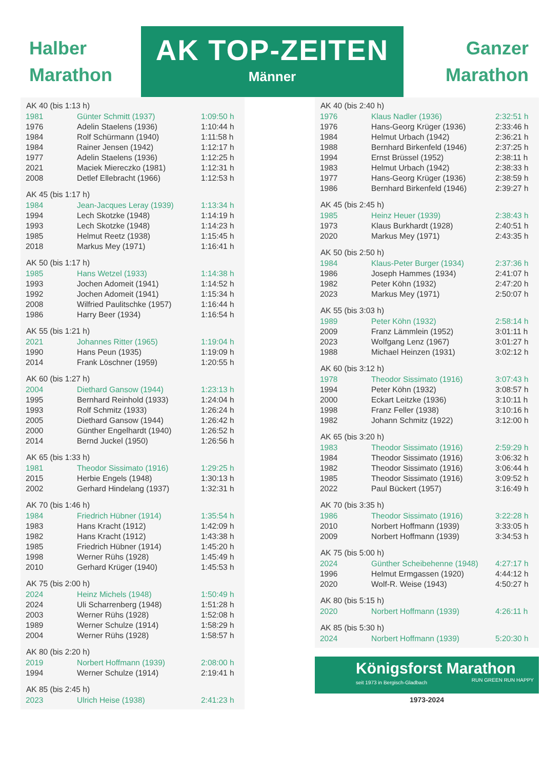Halber
Marathon
AK TOP-ZEITEN
Männer
Ganzer
Marathon
| AK 40 (bis 1:13 h) | | |
| --- | --- | --- |
| 1981 | Günter Schmitt (1937) | 1:09:50 h |
| 1976 | Adelin Staelens (1936) | 1:10:44 h |
| 1984 | Rolf Schürmann (1940) | 1:11:58 h |
| 1984 | Rainer Jensen (1942) | 1:12:17 h |
| 1977 | Adelin Staelens (1936) | 1:12:25 h |
| 2021 | Maciek Miereczko (1981) | 1:12:31 h |
| 2008 | Detlef Ellebracht (1966) | 1:12:53 h |
| AK 45 (bis 1:17 h) | | |
| 1984 | Jean-Jacques Leray (1939) | 1:13:34 h |
| 1994 | Lech Skotzke (1948) | 1:14:19 h |
| 1993 | Lech Skotzke (1948) | 1:14:23 h |
| 1985 | Helmut Reetz (1938) | 1:15:45 h |
| 2018 | Markus Mey (1971) | 1:16:41 h |
| AK 50 (bis 1:17 h) | | |
| 1985 | Hans Wetzel (1933) | 1:14:38 h |
| 1993 | Jochen Adomeit (1941) | 1:14:52 h |
| 1992 | Jochen Adomeit (1941) | 1:15:34 h |
| 2008 | Wilfried Paulitschke (1957) | 1:16:44 h |
| 1986 | Harry Beer (1934) | 1:16:54 h |
| AK 55 (bis 1:21 h) | | |
| 2021 | Johannes Ritter (1965) | 1:19:04 h |
| 1990 | Hans Peun (1935) | 1:19:09 h |
| 2014 | Frank Löschner (1959) | 1:20:55 h |
| AK 60 (bis 1:27 h) | | |
| 2004 | Diethard Gansow (1944) | 1:23:13 h |
| 1995 | Bernhard Reinhold (1933) | 1:24:04 h |
| 1993 | Rolf Schmitz (1933) | 1:26:24 h |
| 2005 | Diethard Gansow (1944) | 1:26:42 h |
| 2000 | Günther Engelhardt (1940) | 1:26:52 h |
| 2014 | Bernd Juckel (1950) | 1:26:56 h |
| AK 65 (bis 1:33 h) | | |
| 1981 | Theodor Sissimato (1916) | 1:29:25 h |
| 2015 | Herbie Engels (1948) | 1:30:13 h |
| 2002 | Gerhard Hindelang (1937) | 1:32:31 h |
| AK 70 (bis 1:46 h) | | |
| 1984 | Friedrich Hübner (1914) | 1:35:54 h |
| 1983 | Hans Kracht (1912) | 1:42:09 h |
| 1982 | Hans Kracht (1912) | 1:43:38 h |
| 1985 | Friedrich Hübner (1914) | 1:45:20 h |
| 1998 | Werner Rühs (1928) | 1:45:49 h |
| 2010 | Gerhard Krüger (1940) | 1:45:53 h |
| AK 75 (bis 2:00 h) | | |
| 2024 | Heinz Michels (1948) | 1:50:49 h |
| 2024 | Uli Scharrenberg (1948) | 1:51:28 h |
| 2003 | Werner Rühs (1928) | 1:52:08 h |
| 1989 | Werner Schulze (1914) | 1:58:29 h |
| 2004 | Werner Rühs (1928) | 1:58:57 h |
| AK 80 (bis 2:20 h) | | |
| 2019 | Norbert Hoffmann (1939) | 2:08:00 h |
| 1994 | Werner Schulze (1914) | 2:19:41 h |
| AK 85 (bis 2:45 h) | | |
| 2023 | Ulrich Heise (1938) | 2:41:23 h |
| AK 40 (bis 2:40 h) | | |
| --- | --- | --- |
| 1976 | Klaus Nadler (1936) | 2:32:51 h |
| 1976 | Hans-Georg Krüger (1936) | 2:33:46 h |
| 1984 | Helmut Urbach (1942) | 2:36:21 h |
| 1988 | Bernhard Birkenfeld (1946) | 2:37:25 h |
| 1994 | Ernst Brüssel (1952) | 2:38:11 h |
| 1983 | Helmut Urbach (1942) | 2:38:33 h |
| 1977 | Hans-Georg Krüger (1936) | 2:38:59 h |
| 1986 | Bernhard Birkenfeld (1946) | 2:39:27 h |
| AK 45 (bis 2:45 h) | | |
| 1985 | Heinz Heuer (1939) | 2:38:43 h |
| 1973 | Klaus Burkhardt (1928) | 2:40:51 h |
| 2020 | Markus Mey (1971) | 2:43:35 h |
| AK 50 (bis 2:50 h) | | |
| 1984 | Klaus-Peter Burger (1934) | 2:37:36 h |
| 1986 | Joseph Hammes (1934) | 2:41:07 h |
| 1982 | Peter Köhn (1932) | 2:47:20 h |
| 2023 | Markus Mey (1971) | 2:50:07 h |
| AK 55 (bis 3:03 h) | | |
| 1989 | Peter Köhn (1932) | 2:58:14 h |
| 2009 | Franz Lämmlein (1952) | 3:01:11 h |
| 2023 | Wolfgang Lenz (1967) | 3:01:27 h |
| 1988 | Michael Heinzen (1931) | 3:02:12 h |
| AK 60 (bis 3:12 h) | | |
| 1978 | Theodor Sissimato (1916) | 3:07:43 h |
| 1994 | Peter Köhn (1932) | 3:08:57 h |
| 2000 | Eckart Leitzke (1936) | 3:10:11 h |
| 1998 | Franz Feller (1938) | 3:10:16 h |
| 1982 | Johann Schmitz (1922) | 3:12:00 h |
| AK 65 (bis 3:20 h) | | |
| 1983 | Theodor Sissimato (1916) | 2:59:29 h |
| 1984 | Theodor Sissimato (1916) | 3:06:32 h |
| 1982 | Theodor Sissimato (1916) | 3:06:44 h |
| 1985 | Theodor Sissimato (1916) | 3:09:52 h |
| 2022 | Paul Bückert (1957) | 3:16:49 h |
| AK 70 (bis 3:35 h) | | |
| 1986 | Theodor Sissimato (1916) | 3:22:28 h |
| 2010 | Norbert Hoffmann (1939) | 3:33:05 h |
| 2009 | Norbert Hoffmann (1939) | 3:34:53 h |
| AK 75 (bis 5:00 h) | | |
| 2024 | Günther Scheibehenne (1948) | 4:27:17 h |
| 1996 | Helmut Ermgassen (1920) | 4:44:12 h |
| 2020 | Wolf-R. Weise (1943) | 4:50:27 h |
| AK 80 (bis 5:15 h) | | |
| 2020 | Norbert Hoffmann (1939) | 4:26:11 h |
| AK 85 (bis 5:30 h) | | |
| 2024 | Norbert Hoffmann (1939) | 5:20:30 h |
Königsforst Marathon
seit 1973 in Bergisch-Gladbach RUN GREEN RUN HAPPY
1973-2024